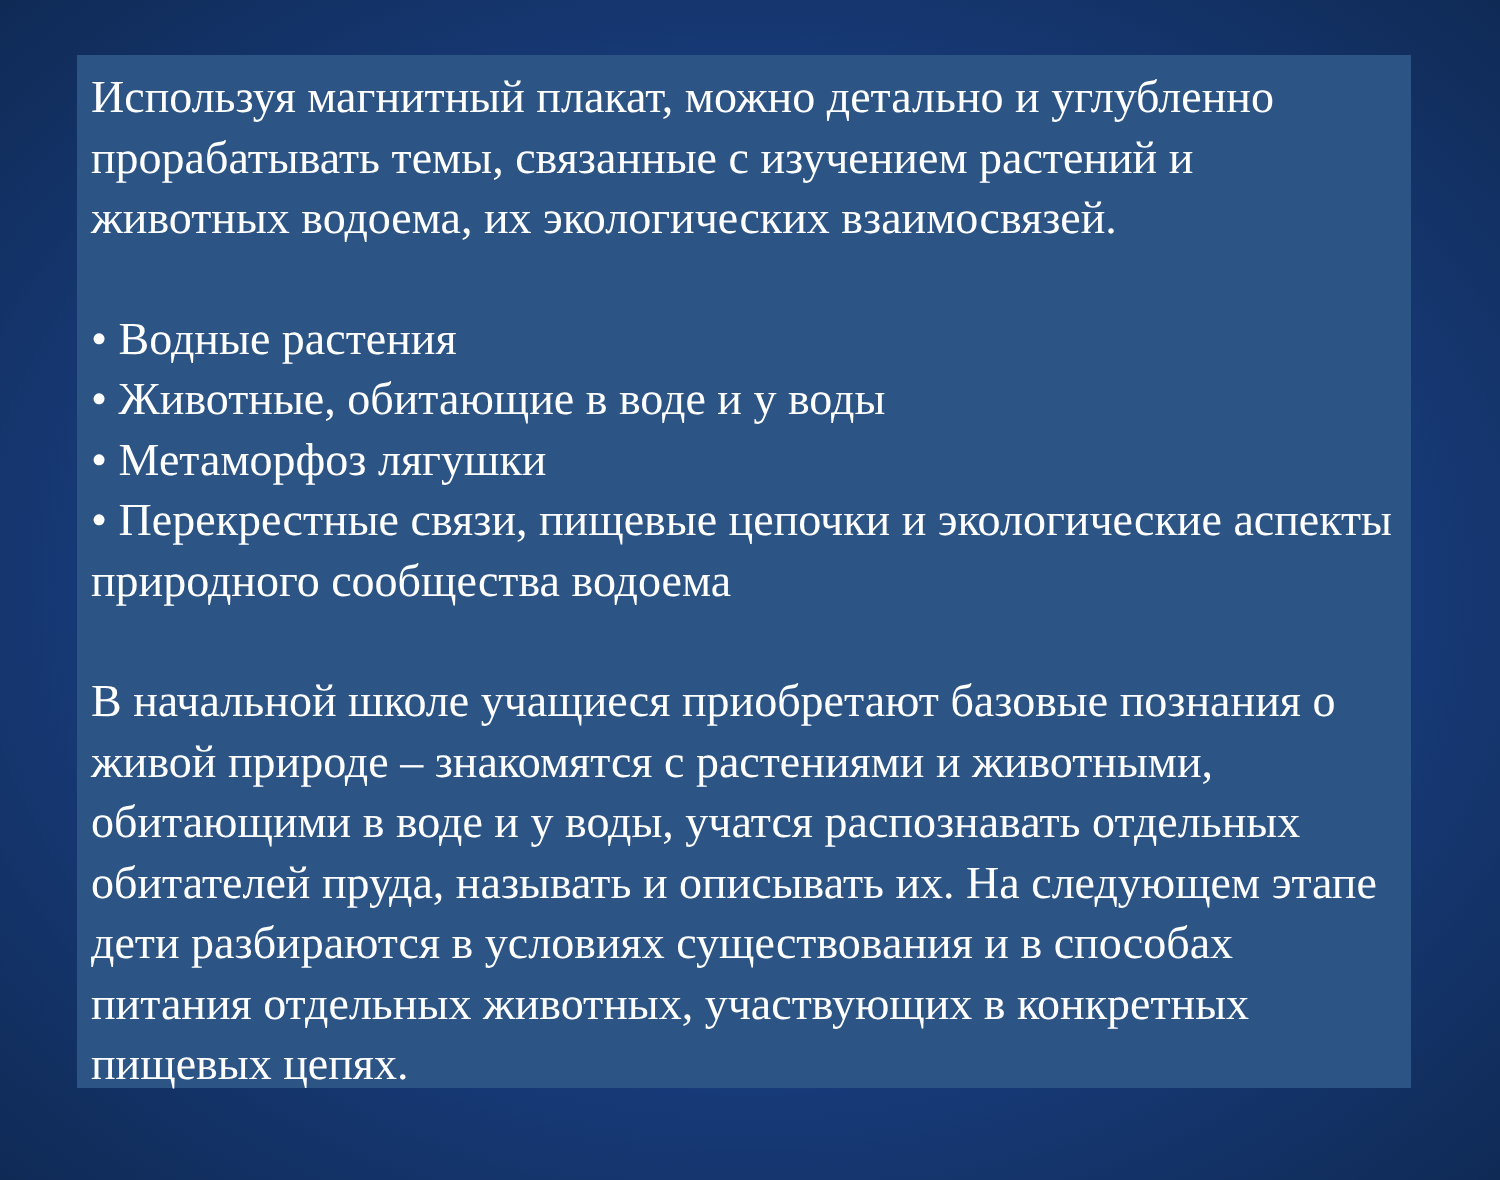Используя магнитный плакат, можно детально и углубленно прорабатывать темы, связанные с изучением растений и животных водоема, их экологических взаимосвязей.
• Водные растения
• Животные, обитающие в воде и у воды
• Метаморфоз лягушки
• Перекрестные связи, пищевые цепочки и экологические аспекты природного сообщества водоема
В начальной школе учащиеся приобретают базовые познания о живой природе – знакомятся с растениями и животными, обитающими в воде и у воды, учатся распознавать отдельных обитателей пруда, называть и описывать их. На следующем этапе дети разбираются в условиях существования и в способах питания отдельных животных, участвующих в конкретных пищевых цепях.